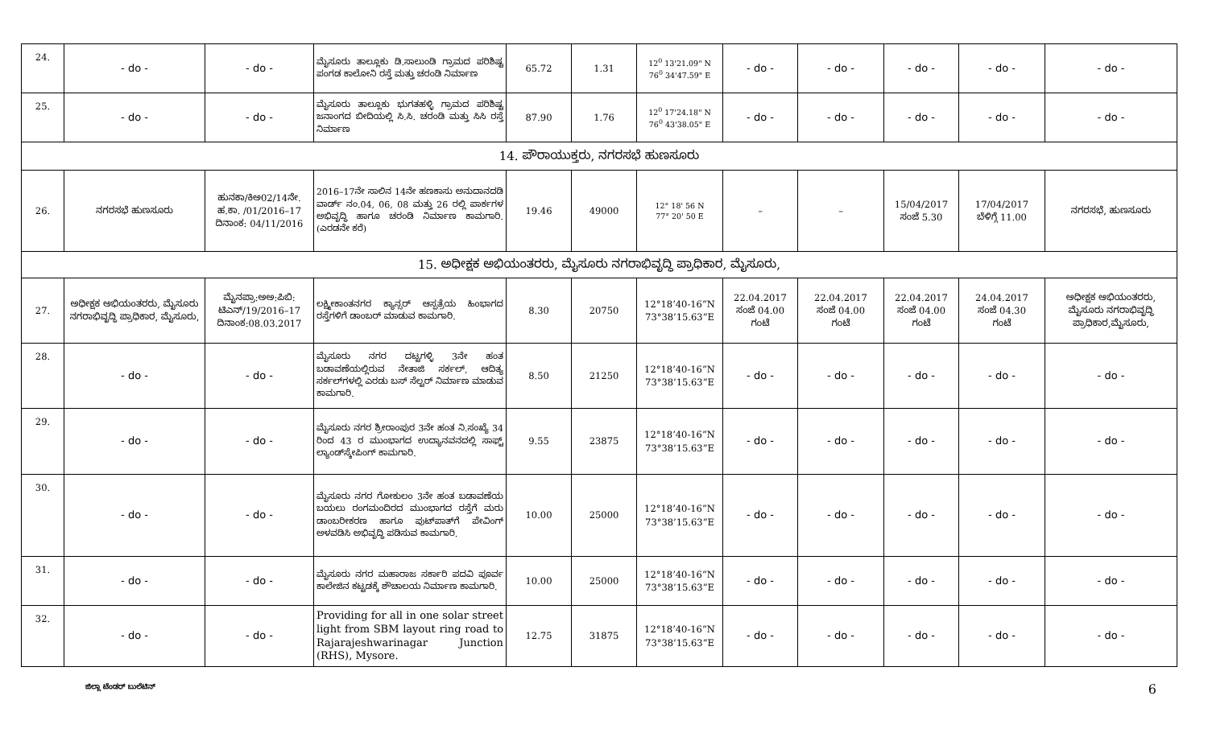| 24. | - do - | - do - | ಮೈಸೂರು ತಾಲ್ಲೂಕು ಡಿ.ಸಾಲುಂಡಿ ಗ್ರಾಮದ ಪರಿಶಿಷ್ಟ ಪಂಗಡ ಕಾಲೋನಿ ರಸ್ತೆ ಮತ್ತು ಚರಂಡಿ ನಿರ್ಮಾಣ | 65.72 | 1.31 | 12<sup>0</sup> 13'21.09" N 76<sup>0</sup> 34'47.59" E | - do - | - do - | - do - | - do - | - do - |
| 25. | - do - | - do - | ಮೈಸೂರು ತಾಲ್ಲೂಕು ಭುಗತಹಳ್ಳಿ ಗ್ರಾಮದ ಪರಿಶಿಷ್ಟ ಜನಾಂಗದ ಬೀದಿಯಲ್ಲಿ ಸಿ.ಸಿ. ಚರಂಡಿ ಮತ್ತು ಸಿಸಿ ರಸ್ತೆ ನಿರ್ಮಾಣ | 87.90 | 1.76 | 12<sup>0</sup> 17'24.18" N 76<sup>0</sup> 43'38.05" E | - do - | - do - | - do - | - do - | - do - |
| 14. ಪೌರಾಯುಕ್ತರು, ನಗರಸಭೆ ಹುಣಸೂರು | | | | | | | | | | | |
| 26. | ನಗರಸಭೆ ಹುಣಸೂರು | ಹುನಕಾ/ಕಿಅ02/14ನೇ. ಹ.ಕಾ. /01/2016–17 ದಿನಾಂಕ: 04/11/2016 | 2016–17ನೇ ಸಾಲಿನ 14ನೇ ಹಣಕಾಸು ಅನುದಾನದಡಿ ವಾರ್ಡ್ ನಂ.04, 06, 08 ಮತ್ತು 26 ರಲ್ಲಿ ಪಾರ್ಕಗಳ ಅಭಿವೃದ್ಧಿ ಹಾಗೂ ಚರಂಡಿ ನಿರ್ಮಾಣ ಕಾಮಗಾರಿ. (ಎರಡನೇ ಕರೆ) | 19.46 | 49000 | 12° 18' 56 N 77° 20' 50 E | – | – | 15/04/2017 ಸಂಜೆ 5.30 | 17/04/2017 ಬೆಳಿಗ್ಗೆ 11.00 | ನಗರಸಭೆ, ಹುಣಸೂರು |
| 15. ಅಧೀಕ್ಷಕ ಅಭಿಯಂತರರು, ಮೈಸೂರು ನಗರಾಭಿವೃದ್ಧಿ ಪ್ರಾಧಿಕಾರ, ಮೈಸೂರು, | | | | | | | | | | | |
| 27. | ಅಧೀಕ್ಷಕ ಅಭಿಯಂತರರು, ಮೈಸೂರು ನಗರಾಭಿವೃದ್ಧಿ ಪ್ರಾಧಿಕಾರ, ಮೈಸೂರು, | ಮೈನಪ್ರಾ:ಅಅ:ಪಿಬಿ: ಟಿಎನ್/19/2016–17 ದಿನಾಂಕ:08.03.2017 | ಲಕ್ಷ್ಮೀಕಾಂತನಗರ ಕ್ಯಾನ್ಸರ್ ಆಸ್ಪತ್ರೆಯ ಹಿಂಭಾಗದ ರಸ್ತೆಗಳಿಗೆ ಡಾಂಬರ್ ಮಾಡುವ ಕಾಮಗಾರಿ. | 8.30 | 20750 | 12°18’40-16”N 73°38’15.63”E | 22.04.2017 ಸಂಜೆ 04.00 ಗಂಟೆ | 22.04.2017 ಸಂಜೆ 04.00 ಗಂಟೆ | 22.04.2017 ಸಂಜೆ 04.00 ಗಂಟೆ | 24.04.2017 ಸಂಜೆ 04.30 ಗಂಟೆ | ಅಧೀಕ್ಷಕ ಅಭಿಯಂತರರು, ಮೈಸೂರು ನಗರಾಭಿವೃದ್ಧಿ ಪ್ರಾಧಿಕಾರ,ಮೈಸೂರು, |
| 28. | - do - | - do - | ಮೈಸೂರು ನಗರ ದಟ್ಟಗಳ್ಳಿ 3ನೇ ಹಂತ ಬಡಾವಣೆಯಲ್ಲಿರುವ ನೇತಾಜಿ ಸರ್ಕಲ್, ಆದಿತ್ಯ ಸರ್ಕಲ್‌ಗಳಲ್ಲಿ ಎರಡು ಬಸ್ ಸೆಲ್ಟರ್ ನಿರ್ಮಾಣ ಮಾಡುವ ಕಾಮಗಾರಿ. | 8.50 | 21250 | 12°18’40-16”N 73°38’15.63”E | - do - | - do - | - do - | - do - | - do - |
| 29. | - do - | - do - | ಮೈಸೂರು ನಗರ ಶ್ರೀರಾಂಪುರ 3ನೇ ಹಂತ ನಿ.ಸಂಖ್ಯೆ 34 ರಿಂದ 43 ರ ಮುಂಭಾಗದ ಉದ್ಯಾನವನದಲ್ಲಿ ಸಾಫ್ಟ್ ಲ್ಯಾಂಡ್‌ಸ್ಕೇಪಿಂಗ್ ಕಾಮಗಾರಿ. | 9.55 | 23875 | 12°18’40-16”N 73°38’15.63”E | - do - | - do - | - do - | - do - | - do - |
| 30. | - do - | - do - | ಮೈಸೂರು ನಗರ ಗೋಕುಲಂ 3ನೇ ಹಂತ ಬಡಾವಣೆಯ ಬಯಲು ರಂಗಮಂದಿರದ ಮುಂಭಾಗದ ರಸ್ತೆಗೆ ಮರು ಡಾಂಬರೀಕರಣ ಹಾಗೂ ಪುಟ್‌ಪಾತ್‌ಗೆ ಪೇವಿಂಗ್ ಅಳವಡಿಸಿ ಅಭಿವೃದ್ಧಿ ಪಡಿಸುವ ಕಾಮಗಾರಿ. | 10.00 | 25000 | 12°18’40-16”N 73°38’15.63”E | - do - | - do - | - do - | - do - | - do - |
| 31. | - do - | - do - | ಮೈಸೂರು ನಗರ ಮಹಾರಾಜ ಸರ್ಕಾರಿ ಪದವಿ ಪೂರ್ವ ಕಾಲೇಜಿನ ಕಟ್ಟಡಕ್ಕೆ ಶೌಚಾಲಯ ನಿರ್ಮಾಣ ಕಾಮಗಾರಿ. | 10.00 | 25000 | 12°18’40-16”N 73°38’15.63”E | - do - | - do - | - do - | - do - | - do - |
| 32. | - do - | - do - | Providing for all in one solar street light from SBM layout ring road to Rajarajeshwarinagar Junction (RHS), Mysore. | 12.75 | 31875 | 12°18’40-16”N 73°38’15.63”E | - do - | - do - | - do - | - do - | - do - |
ಜಿಲ್ಲಾ ಟೆಂಡರ್ ಬುಲೆಟಿನ್ 6